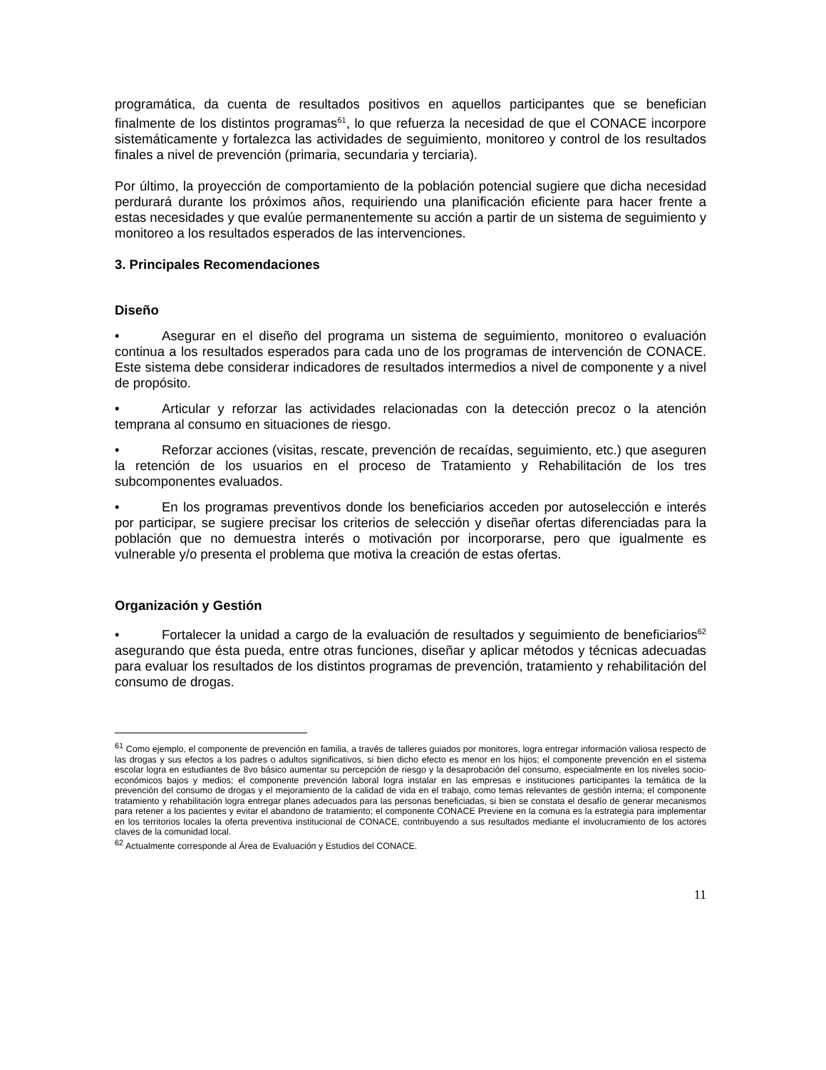programática, da cuenta de resultados positivos en aquellos participantes que se benefician finalmente de los distintos programas<sup>61</sup>, lo que refuerza la necesidad de que el CONACE incorpore sistemáticamente y fortalezca las actividades de seguimiento, monitoreo y control de los resultados finales a nivel de prevención (primaria, secundaria y terciaria).
Por último, la proyección de comportamiento de la población potencial sugiere que dicha necesidad perdurará durante los próximos años, requiriendo una planificación eficiente para hacer frente a estas necesidades y que evalúe permanentemente su acción a partir de un sistema de seguimiento y monitoreo a los resultados esperados de las intervenciones.
3. Principales Recomendaciones
Diseño
• Asegurar en el diseño del programa un sistema de seguimiento, monitoreo o evaluación continua a los resultados esperados para cada uno de los programas de intervención de CONACE. Este sistema debe considerar indicadores de resultados intermedios a nivel de componente y a nivel de propósito.
• Articular y reforzar las actividades relacionadas con la detección precoz o la atención temprana al consumo en situaciones de riesgo.
• Reforzar acciones (visitas, rescate, prevención de recaídas, seguimiento, etc.) que aseguren la retención de los usuarios en el proceso de Tratamiento y Rehabilitación de los tres subcomponentes evaluados.
• En los programas preventivos donde los beneficiarios acceden por autoselección e interés por participar, se sugiere precisar los criterios de selección y diseñar ofertas diferenciadas para la población que no demuestra interés o motivación por incorporarse, pero que igualmente es vulnerable y/o presenta el problema que motiva la creación de estas ofertas.
Organización y Gestión
• Fortalecer la unidad a cargo de la evaluación de resultados y seguimiento de beneficiarios<sup>62</sup> asegurando que ésta pueda, entre otras funciones, diseñar y aplicar métodos y técnicas adecuadas para evaluar los resultados de los distintos programas de prevención, tratamiento y rehabilitación del consumo de drogas.
<sup>61</sup> Como ejemplo, el componente de prevención en familia, a través de talleres guiados por monitores, logra entregar información valiosa respecto de las drogas y sus efectos a los padres o adultos significativos, si bien dicho efecto es menor en los hijos; el componente prevención en el sistema escolar logra en estudiantes de 8vo básico aumentar su percepción de riesgo y la desaprobación del consumo, especialmente en los niveles socio-económicos bajos y medios; el componente prevención laboral logra instalar en las empresas e instituciones participantes la temática de la prevención del consumo de drogas y el mejoramiento de la calidad de vida en el trabajo, como temas relevantes de gestión interna; el componente tratamiento y rehabilitación logra entregar planes adecuados para las personas beneficiadas, si bien se constata el desafío de generar mecanismos para retener a los pacientes y evitar el abandono de tratamiento; el componente CONACE Previene en la comuna es la estrategia para implementar en los territorios locales la oferta preventiva institucional de CONACE, contribuyendo a sus resultados mediante el involucramiento de los actores claves de la comunidad local.
<sup>62</sup> Actualmente corresponde al Área de Evaluación y Estudios del CONACE.
11